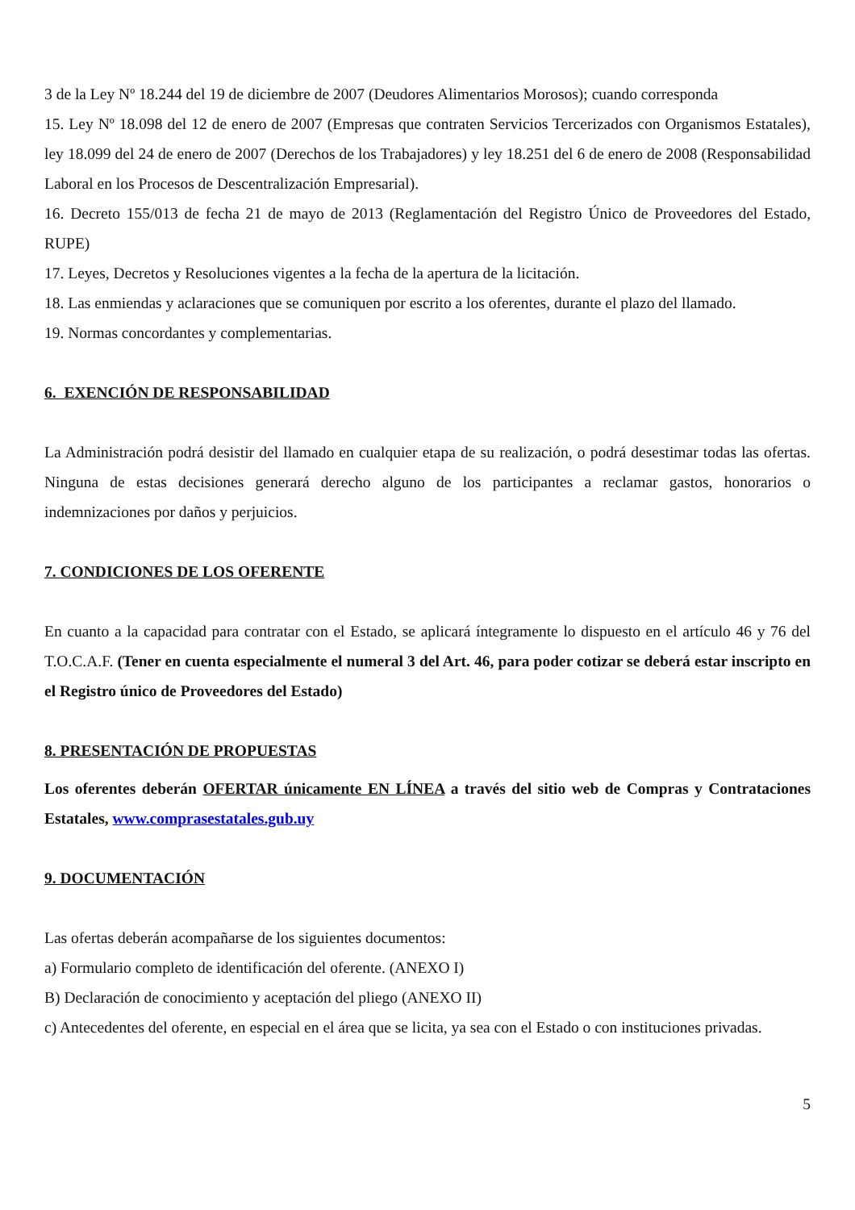3 de la Ley Nº 18.244 del 19 de diciembre de 2007 (Deudores Alimentarios Morosos); cuando corresponda
15. Ley Nº 18.098 del 12 de enero de 2007 (Empresas que contraten Servicios Tercerizados con Organismos Estatales), ley 18.099 del 24 de enero de 2007 (Derechos de los Trabajadores) y ley 18.251 del 6 de enero de 2008 (Responsabilidad Laboral en los Procesos de Descentralización Empresarial).
16. Decreto 155/013 de fecha 21 de mayo de 2013 (Reglamentación del Registro Único de Proveedores del Estado, RUPE)
17. Leyes, Decretos y Resoluciones vigentes a la fecha de la apertura de la licitación.
18. Las enmiendas y aclaraciones que se comuniquen por escrito a los oferentes, durante el plazo del llamado.
19. Normas concordantes y complementarias.
6. EXENCIÓN DE RESPONSABILIDAD
La Administración podrá desistir del llamado en cualquier etapa de su realización, o podrá desestimar todas las ofertas. Ninguna de estas decisiones generará derecho alguno de los participantes a reclamar gastos, honorarios o indemnizaciones por daños y perjuicios.
7. CONDICIONES DE LOS OFERENTE
En cuanto a la capacidad para contratar con el Estado, se aplicará íntegramente lo dispuesto en el artículo 46 y 76 del T.O.C.A.F. (Tener en cuenta especialmente el numeral 3 del Art. 46, para poder cotizar se deberá estar inscripto en el Registro único de Proveedores del Estado)
8. PRESENTACIÓN DE PROPUESTAS
Los oferentes deberán OFERTAR únicamente EN LÍNEA a través del sitio web de Compras y Contrataciones Estatales, www.comprasestatales.gub.uy
9. DOCUMENTACIÓN
Las ofertas deberán acompañarse de los siguientes documentos:
a) Formulario completo de identificación del oferente. (ANEXO I)
B) Declaración de conocimiento y aceptación del pliego (ANEXO II)
c) Antecedentes del oferente, en especial en el área que se licita, ya sea con el Estado o con instituciones privadas.
5